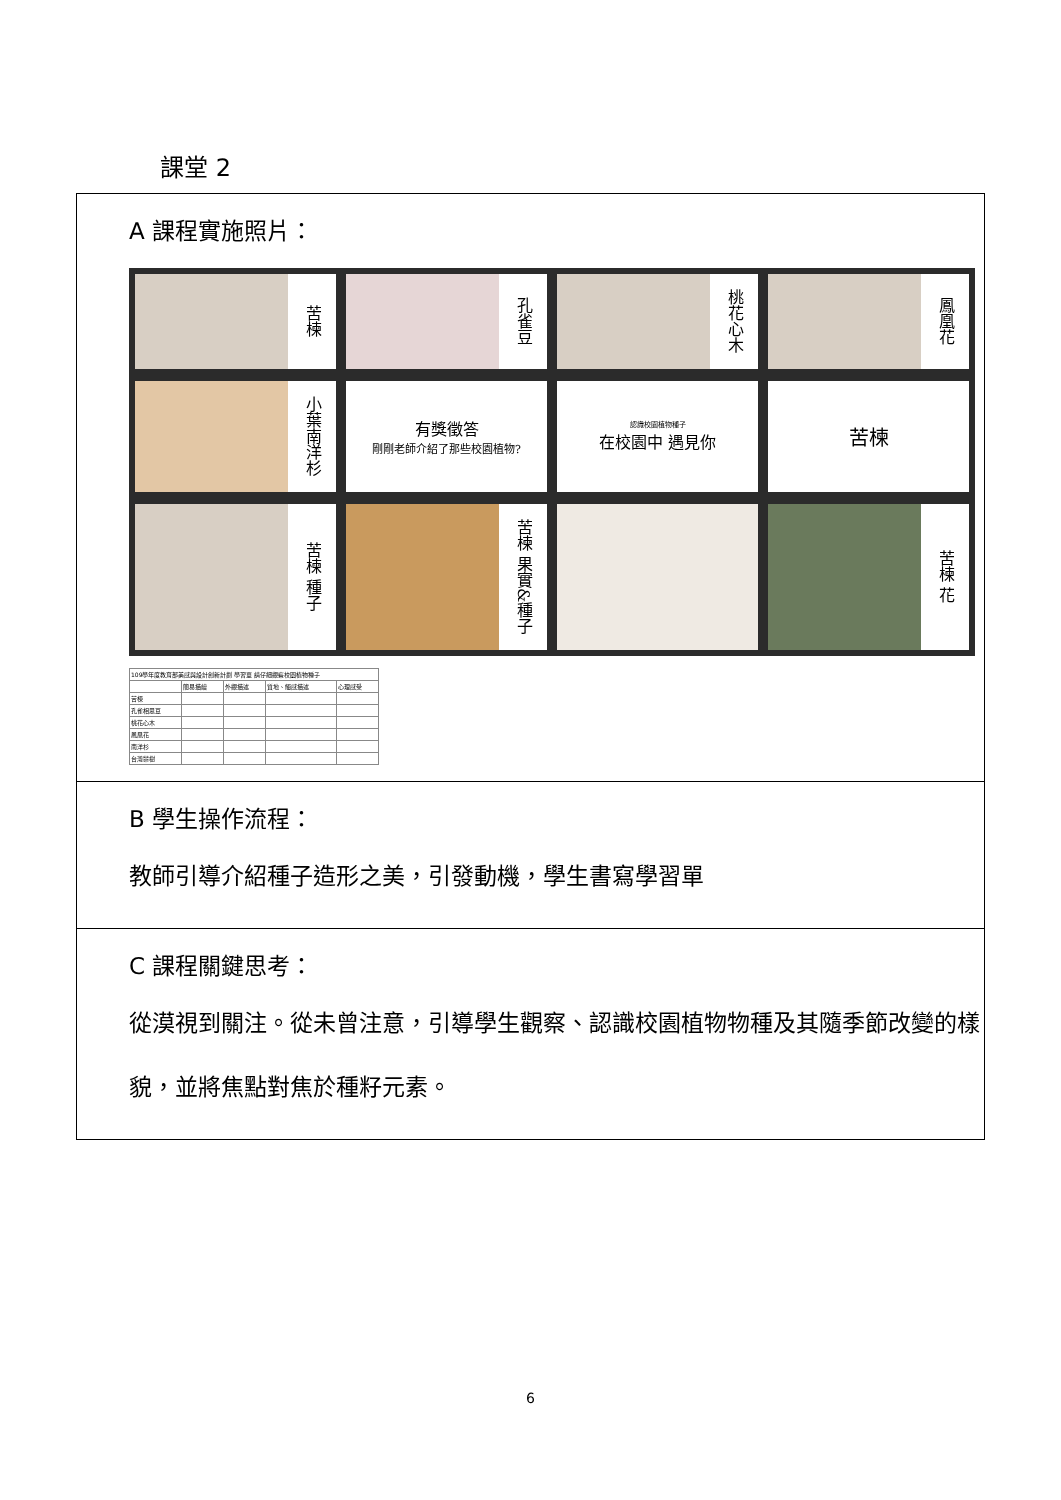課堂 2
A 課程實施照片：
苦楝
孔雀豆
桃花心木
鳳凰花
小葉南洋杉
有獎徵答
剛剛老師介紹了那些校園植物?
認識校園植物種子
在校園中 遇見你
苦楝
苦楝 種子
苦楝 果實&種子
苦楝 花
| 109學年度教育部美感與設計創新計劃 學習單 請仔細觀察校園植物種子 | | | | |
| | 簡易描繪 | 外觀描述 | 質地、觸感描述 | 心理感受 |
| 苦楝 | | | | |
| 孔雀相思豆 | | | | |
| 桃花心木 | | | | |
| 鳳凰花 | | | | |
| 南洋杉 | | | | |
| 台灣欒樹 | | | | |
B 學生操作流程：
教師引導介紹種子造形之美，引發動機，學生書寫學習單
C 課程關鍵思考：
從漠視到關注。從未曾注意，引導學生觀察、認識校園植物物種及其隨季節改變的樣貌，並將焦點對焦於種籽元素。
6